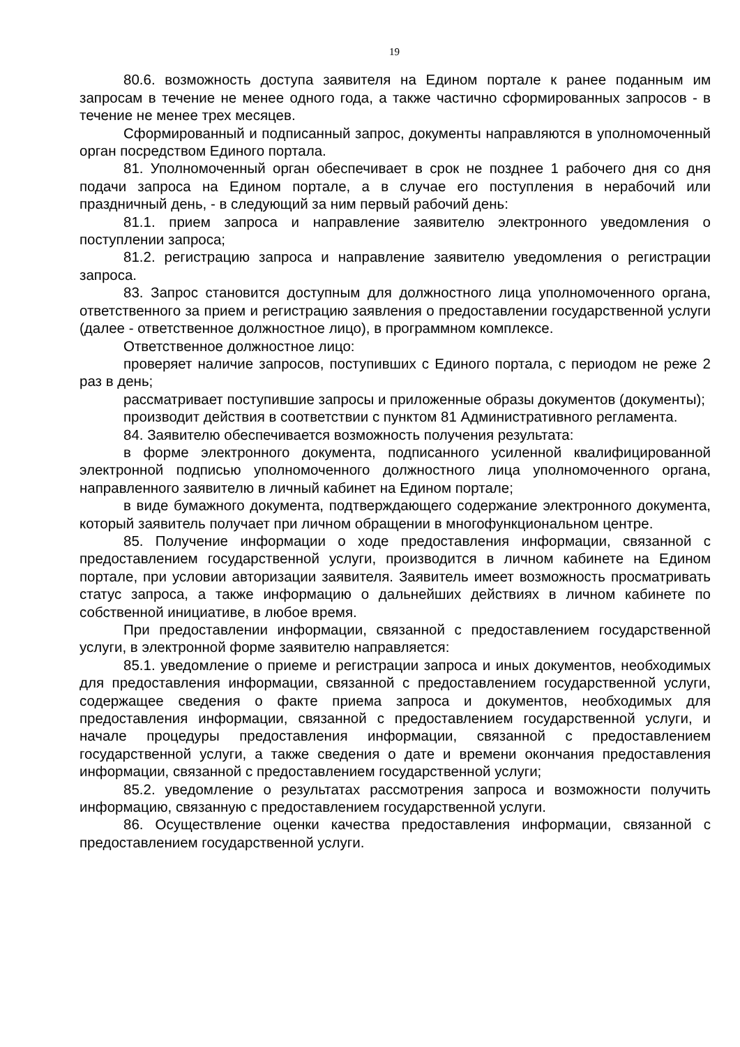19
80.6. возможность доступа заявителя на Едином портале к ранее поданным им запросам в течение не менее одного года, а также частично сформированных запросов - в течение не менее трех месяцев.
Сформированный и подписанный запрос, документы направляются в уполномоченный орган посредством Единого портала.
81. Уполномоченный орган обеспечивает в срок не позднее 1 рабочего дня со дня подачи запроса на Едином портале, а в случае его поступления в нерабочий или праздничный день, - в следующий за ним первый рабочий день:
81.1. прием запроса и направление заявителю электронного уведомления о поступлении запроса;
81.2. регистрацию запроса и направление заявителю уведомления о регистрации запроса.
83. Запрос становится доступным для должностного лица уполномоченного органа, ответственного за прием и регистрацию заявления о предоставлении государственной услуги (далее - ответственное должностное лицо), в программном комплексе.
Ответственное должностное лицо:
проверяет наличие запросов, поступивших с Единого портала, с периодом не реже 2 раз в день;
рассматривает поступившие запросы и приложенные образы документов (документы);
производит действия в соответствии с пунктом 81 Административного регламента.
84. Заявителю обеспечивается возможность получения результата:
в форме электронного документа, подписанного усиленной квалифицированной электронной подписью уполномоченного должностного лица уполномоченного органа, направленного заявителю в личный кабинет на Едином портале;
в виде бумажного документа, подтверждающего содержание электронного документа, который заявитель получает при личном обращении в многофункциональном центре.
85. Получение информации о ходе предоставления информации, связанной с предоставлением государственной услуги, производится в личном кабинете на Едином портале, при условии авторизации заявителя. Заявитель имеет возможность просматривать статус запроса, а также информацию о дальнейших действиях в личном кабинете по собственной инициативе, в любое время.
При предоставлении информации, связанной с предоставлением государственной услуги, в электронной форме заявителю направляется:
85.1. уведомление о приеме и регистрации запроса и иных документов, необходимых для предоставления информации, связанной с предоставлением государственной услуги, содержащее сведения о факте приема запроса и документов, необходимых для предоставления информации, связанной с предоставлением государственной услуги, и начале процедуры предоставления информации, связанной с предоставлением государственной услуги, а также сведения о дате и времени окончания предоставления информации, связанной с предоставлением государственной услуги;
85.2. уведомление о результатах рассмотрения запроса и возможности получить информацию, связанную с предоставлением государственной услуги.
86. Осуществление оценки качества предоставления информации, связанной с предоставлением государственной услуги.